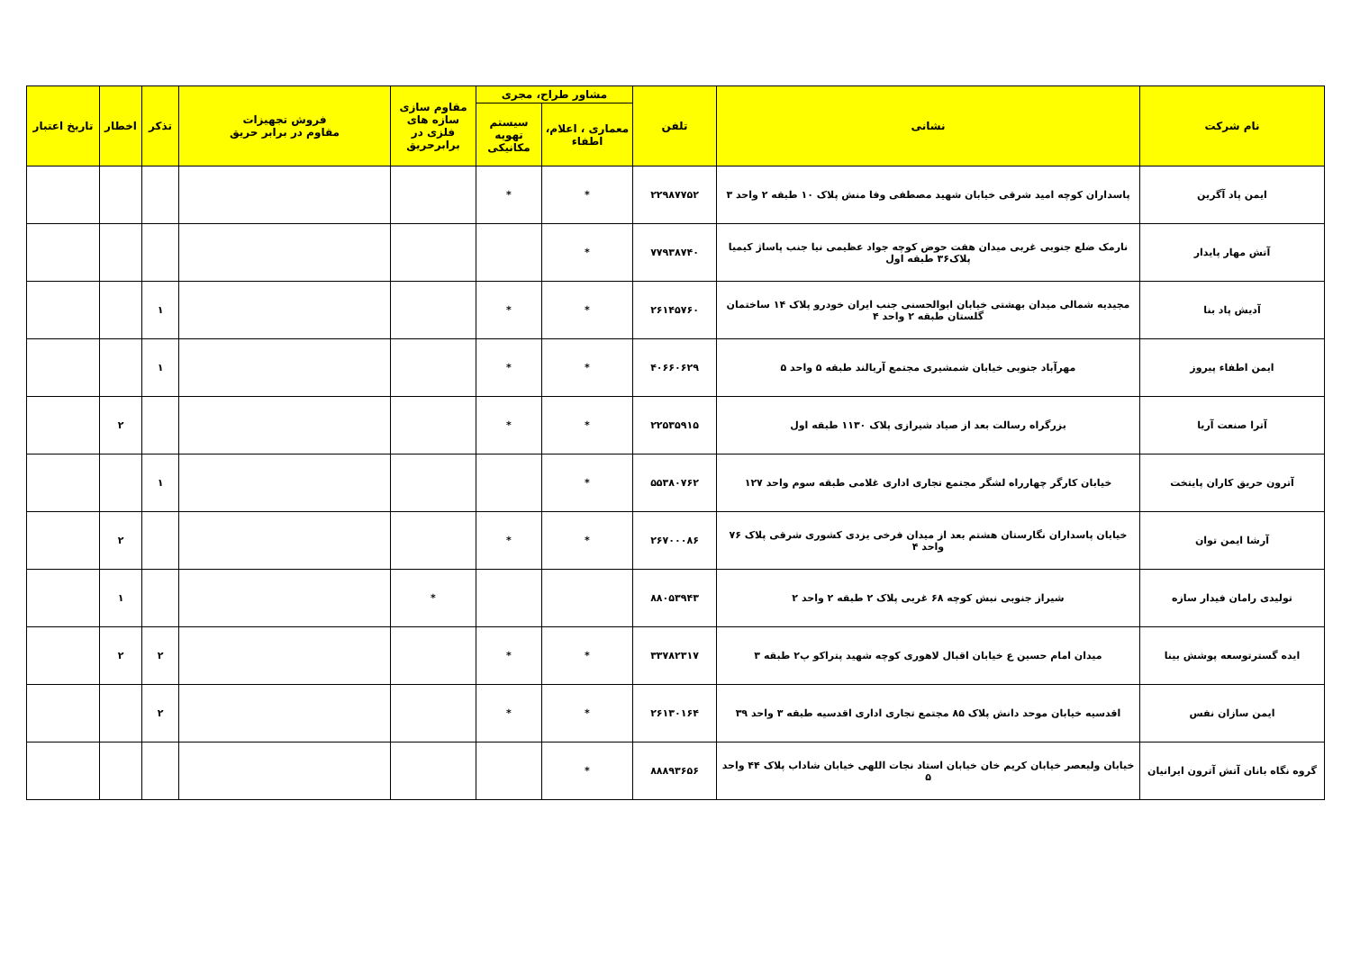| نام شرکت | نشانی | تلفن | مشاور طراح، مجری | | مقاوم سازی سازه های فلزی در برابرحریق | فروش تجهیزات مقاوم در برابر حریق | تذکر | اخطار | تاریخ اعتبار |
| --- | --- | --- | --- | --- | --- | --- | --- | --- | --- |
| | | | معماری ، اعلام، اطفاء | سیستم تهویه مکانیکی | | | | | |
| ایمن پاد آگرین | پاسداران کوچه امید شرقی خیابان شهید مصطفی وفا منش پلاک ۱۰ طبقه ۲ واحد ۳ | ۲۲۹۸۷۷۵۲ | * | * | | | | | |
| آتش مهار پایدار | نارمک ضلع جنوبی غربی میدان هفت حوض کوچه جواد عظیمی نیا جنب پاساژ کیمیا پلاک۳۶ طبقه اول | ۷۷۹۳۸۷۴۰ | * | | | | | | |
| آدیش پاد بنا | مجیدیه شمالی میدان بهشتی خیابان ابوالحسنی جنب ایران خودرو پلاک ۱۴ ساختمان گلستان طبقه ۲ واحد ۴ | ۲۶۱۴۵۷۶۰ | * | * | | | ۱ | | |
| ایمن اطفاء پیروز | مهرآباد جنوبی خیابان شمشیری مجتمع آریالند طبقه ۵ واحد ۵ | ۴۰۶۶۰۶۲۹ | * | * | | | ۱ | | |
| آترا صنعت آریا | بزرگراه رسالت بعد از صیاد شیرازی پلاک ۱۱۳۰ طبقه اول | ۲۲۵۳۵۹۱۵ | * | * | | | | ۲ | |
| آترون حریق کاران پایتخت | خیابان کارگر چهارراه لشگر مجتمع تجاری اداری غلامی طبقه سوم واحد ۱۲۷ | ۵۵۳۸۰۷۶۲ | * | | | | ۱ | | |
| آرشا ایمن توان | خیابان پاسداران نگارستان هشتم بعد از میدان فرخی یزدی کشوری شرقی پلاک ۷۶ واحد ۴ | ۲۶۷۰۰۰۸۶ | * | * | | | | ۲ | |
| تولیدی رامان فیدار سازه | شیراز جنوبی نبش کوچه ۶۸ غربی پلاک ۲ طبقه ۲ واحد ۲ | ۸۸۰۵۳۹۴۳ | | | * | | | ۱ | |
| ایده گسترتوسعه پوشش بینا | میدان امام حسین ع خیابان اقبال لاهوری کوچه شهید پتراکو پ۲ طبقه ۳ | ۳۳۷۸۲۳۱۷ | * | * | | | ۲ | ۲ | |
| ایمن سازان نفس | اقدسیه خیابان موحد دانش پلاک ۸۵ مجتمع تجاری اداری اقدسیه طبقه ۳ واحد ۳۹ | ۲۶۱۳۰۱۶۴ | * | * | | | ۲ | | |
| گروه نگاه بانان آتش آترون ایرانیان | خیابان ولیعصر خیابان کریم خان خیابان استاد نجات اللهی خیابان شاداب پلاک ۴۴ واحد ۵ | ۸۸۸۹۳۶۵۶ | * | | | | | | |